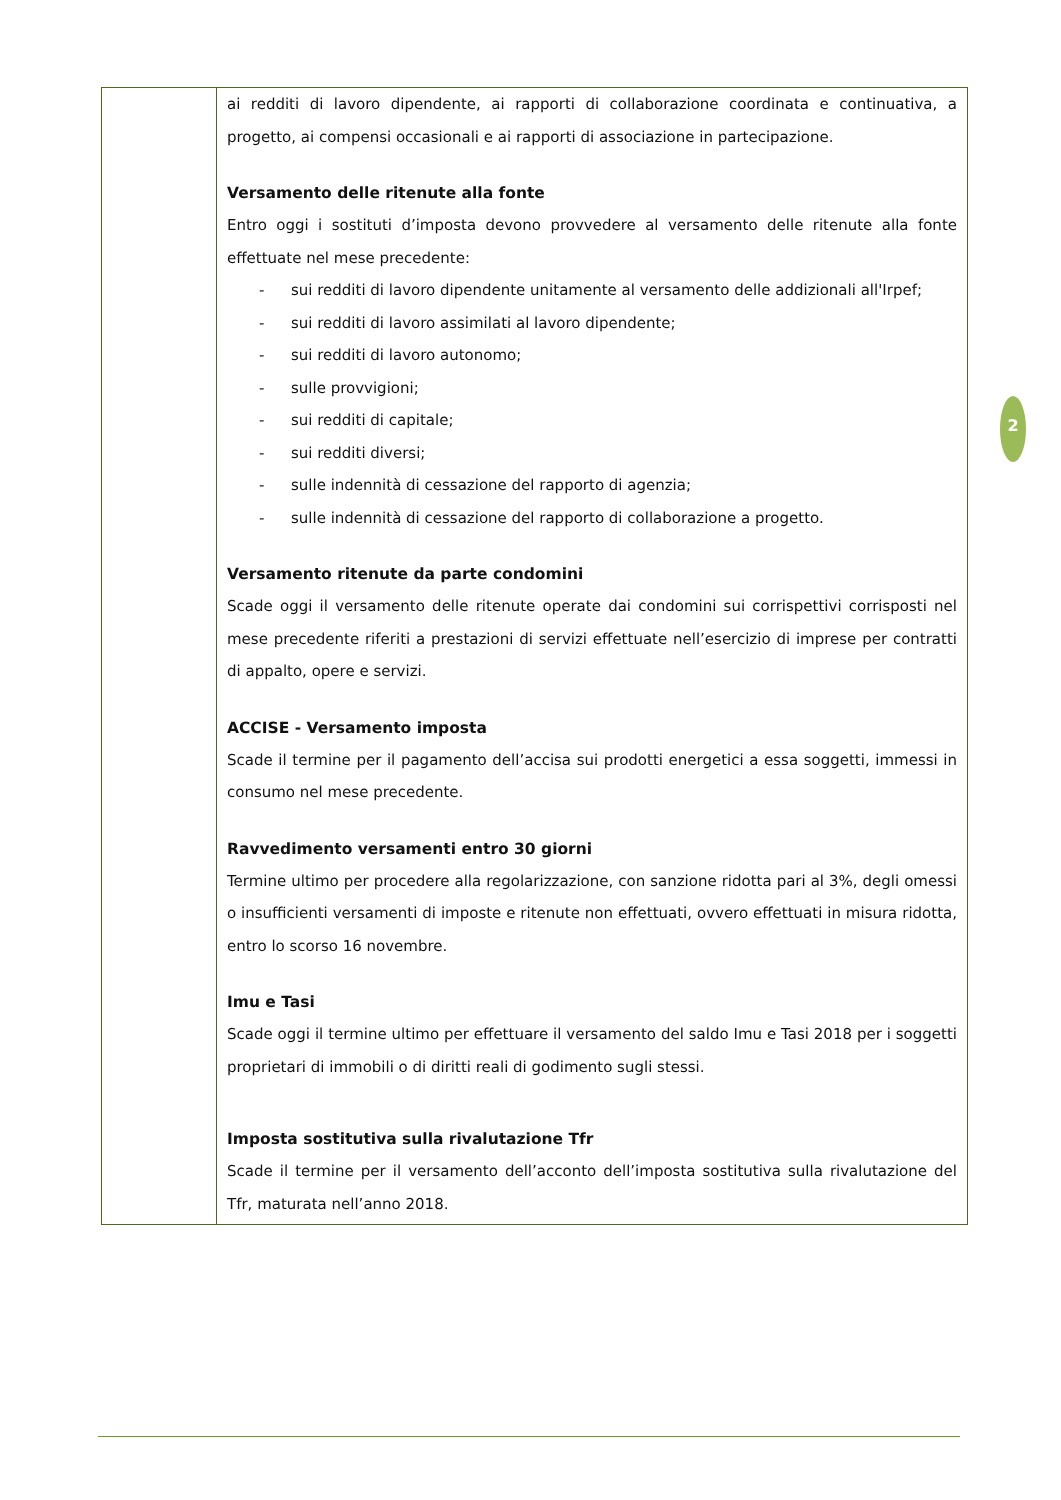| | ai redditi di lavoro dipendente, ai rapporti di collaborazione coordinata e continuativa, a progetto, ai compensi occasionali e ai rapporti di associazione in partecipazione. Versamento delle ritenute alla fonte Entro oggi i sostituti d’imposta devono provvedere al versamento delle ritenute alla fonte effettuate nel mese precedente: - sui redditi di lavoro dipendente unitamente al versamento delle addizionali all'Irpef; - sui redditi di lavoro assimilati al lavoro dipendente; - sui redditi di lavoro autonomo; - sulle provvigioni; - sui redditi di capitale; - sui redditi diversi; - sulle indennità di cessazione del rapporto di agenzia; - sulle indennità di cessazione del rapporto di collaborazione a progetto. Versamento ritenute da parte condomini Scade oggi il versamento delle ritenute operate dai condomini sui corrispettivi corrisposti nel mese precedente riferiti a prestazioni di servizi effettuate nell’esercizio di imprese per contratti di appalto, opere e servizi. ACCISE - Versamento imposta Scade il termine per il pagamento dell’accisa sui prodotti energetici a essa soggetti, immessi in consumo nel mese precedente. Ravvedimento versamenti entro 30 giorni Termine ultimo per procedere alla regolarizzazione, con sanzione ridotta pari al 3%, degli omessi o insufficienti versamenti di imposte e ritenute non effettuati, ovvero effettuati in misura ridotta, entro lo scorso 16 novembre. Imu e Tasi Scade oggi il termine ultimo per effettuare il versamento del saldo Imu e Tasi 2018 per i soggetti proprietari di immobili o di diritti reali di godimento sugli stessi. Imposta sostitutiva sulla rivalutazione Tfr Scade il termine per il versamento dell’acconto dell’imposta sostitutiva sulla rivalutazione del Tfr, maturata nell’anno 2018. |
2